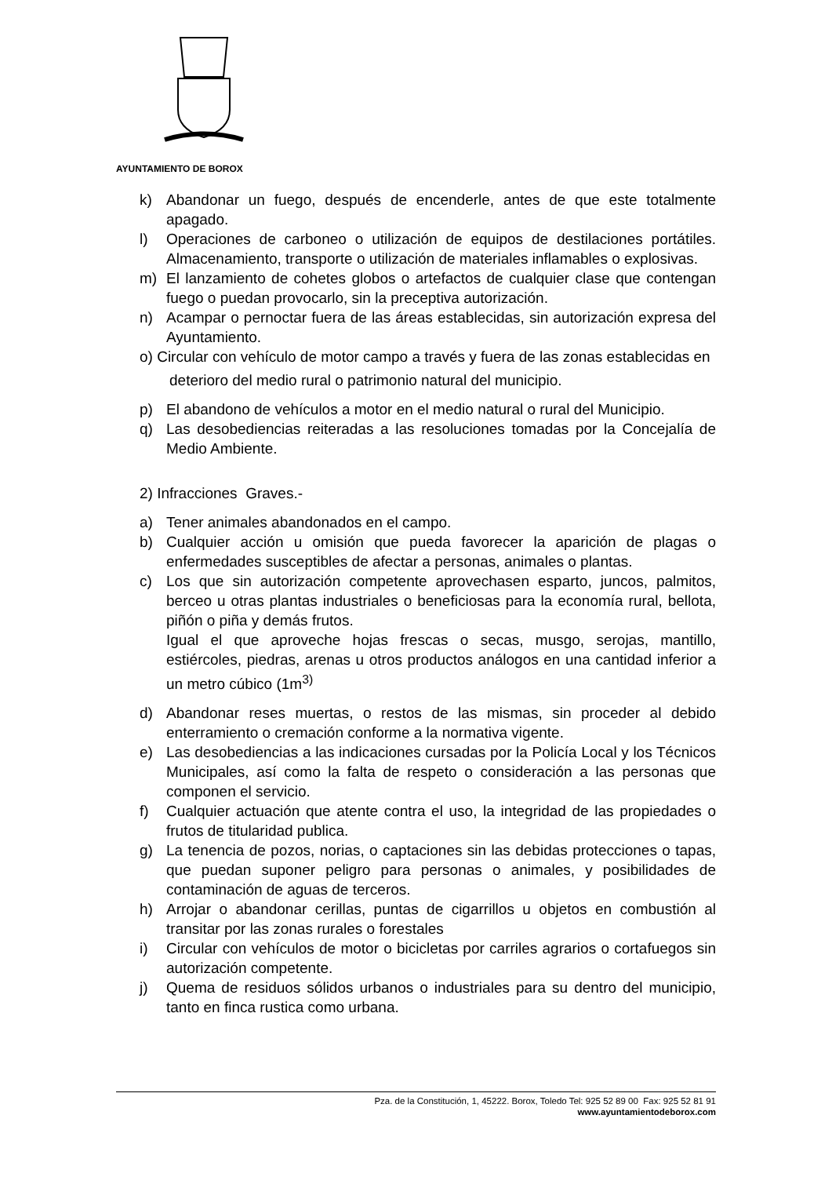AYUNTAMIENTO DE BOROX
k) Abandonar un fuego, después de encenderle, antes de que este totalmente apagado.
l) Operaciones de carboneo o utilización de equipos de destilaciones portátiles. Almacenamiento, transporte o utilización de materiales inflamables o explosivas.
m) El lanzamiento de cohetes globos o artefactos de cualquier clase que contengan fuego o puedan provocarlo, sin la preceptiva autorización.
n) Acampar o pernoctar fuera de las áreas establecidas, sin autorización expresa del Ayuntamiento.
o) Circular con vehículo de motor campo a través y fuera de las zonas establecidas en
deterioro del medio rural o patrimonio natural del municipio.
p) El abandono de vehículos a motor en el medio natural o rural del Municipio.
q) Las desobediencias reiteradas a las resoluciones tomadas por la Concejalía de Medio Ambiente.
2) Infracciones Graves.-
a) Tener animales abandonados en el campo.
b) Cualquier acción u omisión que pueda favorecer la aparición de plagas o enfermedades susceptibles de afectar a personas, animales o plantas.
c) Los que sin autorización competente aprovechasen esparto, juncos, palmitos, berceo u otras plantas industriales o beneficiosas para la economía rural, bellota, piñón o piña y demás frutos.
Igual el que aproveche hojas frescas o secas, musgo, serojas, mantillo, estiércoles, piedras, arenas u otros productos análogos en una cantidad inferior a un metro cúbico (1m<sup>3)</sup>
d) Abandonar reses muertas, o restos de las mismas, sin proceder al debido enterramiento o cremación conforme a la normativa vigente.
e) Las desobediencias a las indicaciones cursadas por la Policía Local y los Técnicos Municipales, así como la falta de respeto o consideración a las personas que componen el servicio.
f) Cualquier actuación que atente contra el uso, la integridad de las propiedades o frutos de titularidad publica.
g) La tenencia de pozos, norias, o captaciones sin las debidas protecciones o tapas, que puedan suponer peligro para personas o animales, y posibilidades de contaminación de aguas de terceros.
h) Arrojar o abandonar cerillas, puntas de cigarrillos u objetos en combustión al transitar por las zonas rurales o forestales
i) Circular con vehículos de motor o bicicletas por carriles agrarios o cortafuegos sin autorización competente.
j) Quema de residuos sólidos urbanos o industriales para su dentro del municipio, tanto en finca rustica como urbana.
Pza. de la Constitución, 1, 45222. Borox, Toledo Tel: 925 52 89 00 Fax: 925 52 81 91
www.ayuntamientodeborox.com